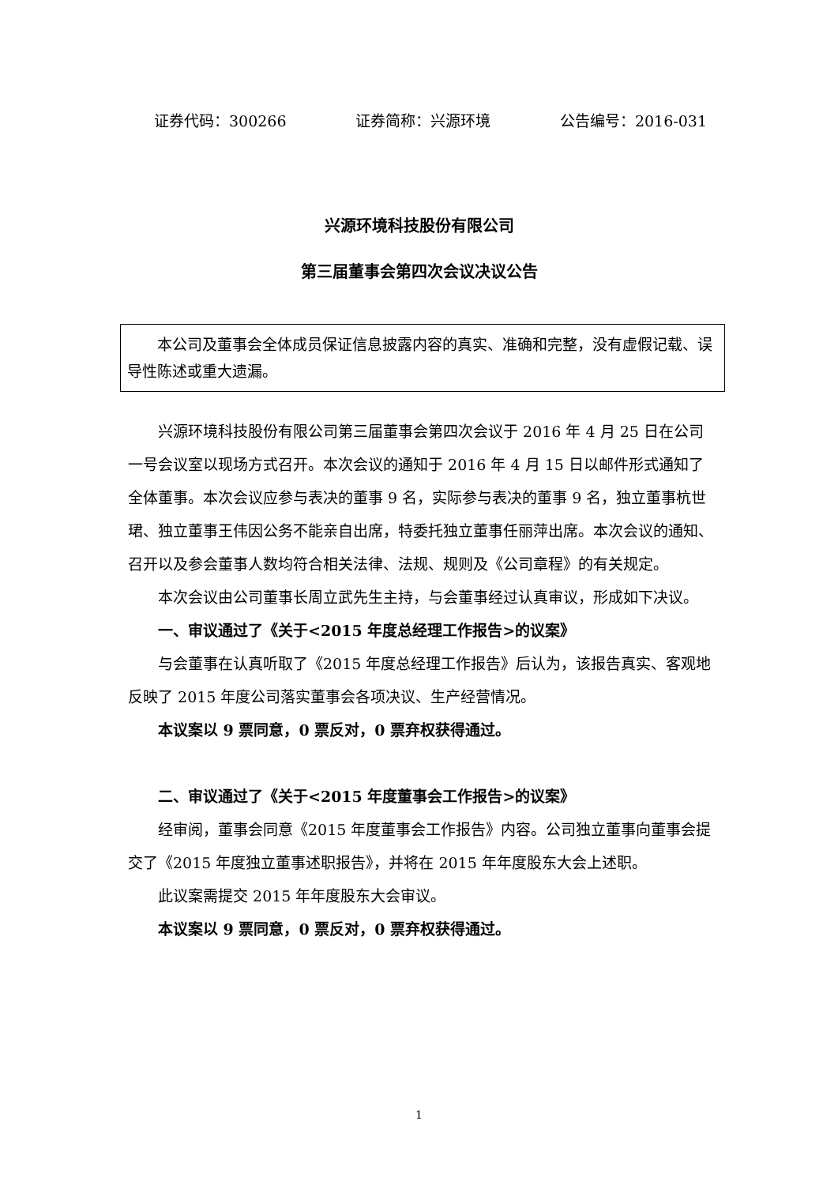证券代码：300266 证券简称：兴源环境 公告编号：2016-031
兴源环境科技股份有限公司
第三届董事会第四次会议决议公告
本公司及董事会全体成员保证信息披露内容的真实、准确和完整，没有虚假记载、误导性陈述或重大遗漏。
兴源环境科技股份有限公司第三届董事会第四次会议于 2016 年 4 月 25 日在公司一号会议室以现场方式召开。本次会议的通知于 2016 年 4 月 15 日以邮件形式通知了全体董事。本次会议应参与表决的董事 9 名，实际参与表决的董事 9 名，独立董事杭世珺、独立董事王伟因公务不能亲自出席，特委托独立董事任丽萍出席。本次会议的通知、召开以及参会董事人数均符合相关法律、法规、规则及《公司章程》的有关规定。
本次会议由公司董事长周立武先生主持，与会董事经过认真审议，形成如下决议。
一、审议通过了《关于<2015 年度总经理工作报告>的议案》
与会董事在认真听取了《2015 年度总经理工作报告》后认为，该报告真实、客观地反映了 2015 年度公司落实董事会各项决议、生产经营情况。
本议案以 9 票同意，0 票反对，0 票弃权获得通过。
二、审议通过了《关于<2015 年度董事会工作报告>的议案》
经审阅，董事会同意《2015 年度董事会工作报告》内容。公司独立董事向董事会提交了《2015 年度独立董事述职报告》，并将在 2015 年年度股东大会上述职。
此议案需提交 2015 年年度股东大会审议。
本议案以 9 票同意，0 票反对，0 票弃权获得通过。
1